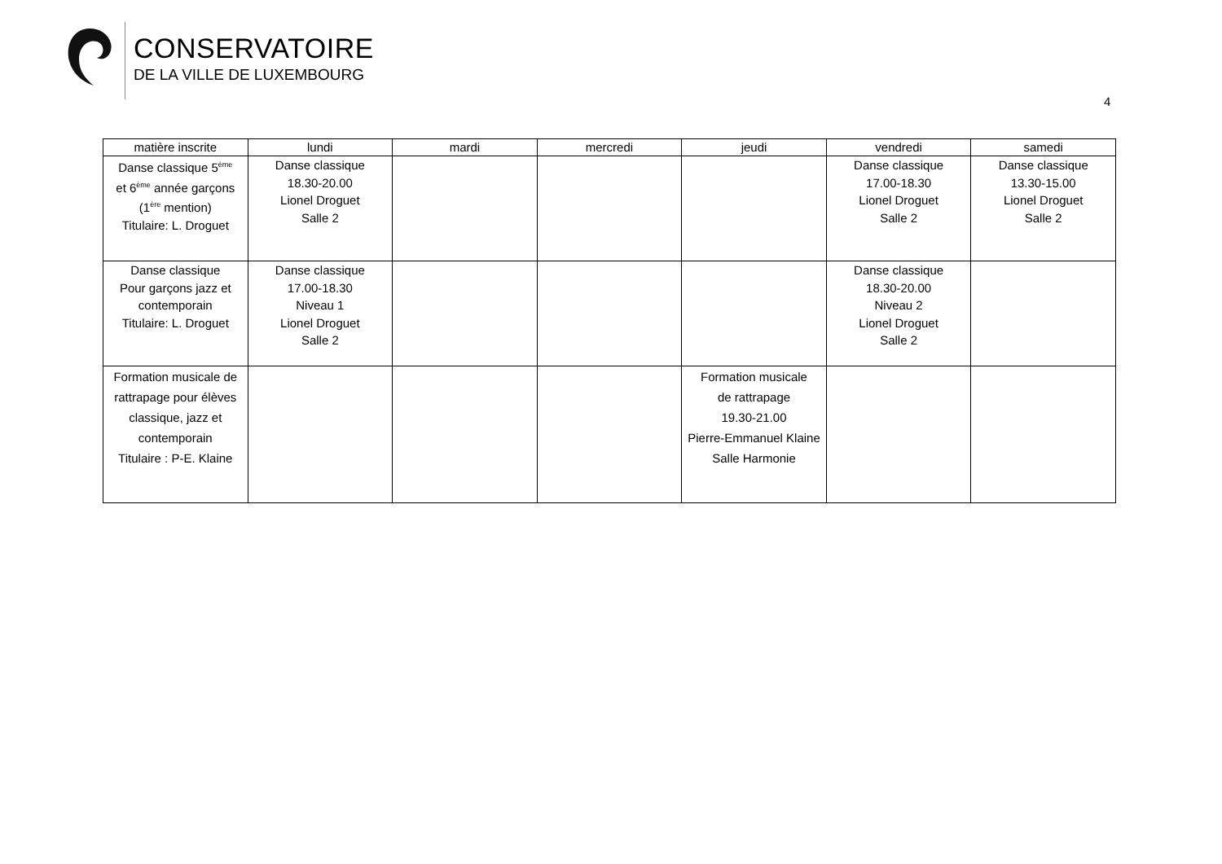CONSERVATOIRE
DE LA VILLE DE LUXEMBOURG
4
| matière inscrite | lundi | mardi | mercredi | jeudi | vendredi | samedi |
| --- | --- | --- | --- | --- | --- | --- |
| Danse classique 5<sup>ème</sup> et 6<sup>ème</sup> année garçons (1<sup>ère</sup> mention) Titulaire: L. Droguet | Danse classique 18.30-20.00 Lionel Droguet Salle 2 | | | | Danse classique 17.00-18.30 Lionel Droguet Salle 2 | Danse classique 13.30-15.00 Lionel Droguet Salle 2 |
| Danse classique Pour garçons jazz et contemporain Titulaire: L. Droguet | Danse classique 17.00-18.30 Niveau 1 Lionel Droguet Salle 2 | | | | Danse classique 18.30-20.00 Niveau 2 Lionel Droguet Salle 2 | |
| Formation musicale de rattrapage pour élèves classique, jazz et contemporain Titulaire : P-E. Klaine | | | | Formation musicale de rattrapage 19.30-21.00 Pierre-Emmanuel Klaine Salle Harmonie | | |